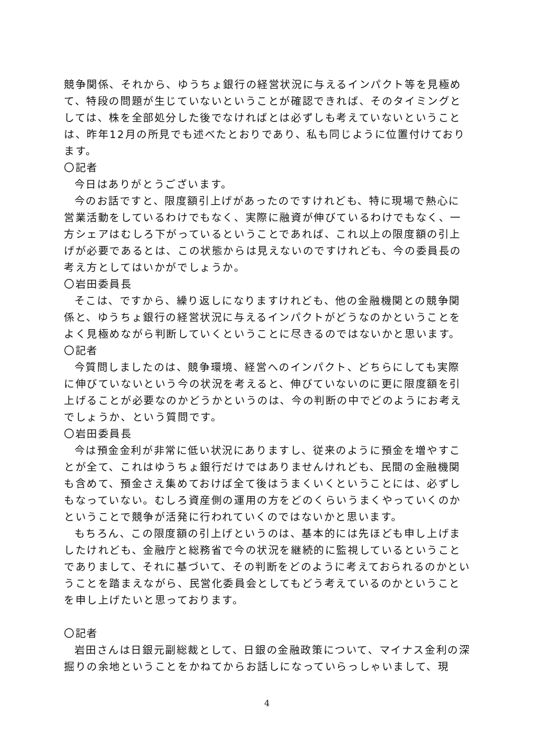競争関係、それから、ゆうちょ銀行の経営状況に与えるインパクト等を見極めて、特段の問題が生じていないということが確認できれば、そのタイミングとしては、株を全部処分した後でなければとは必ずしも考えていないということは、昨年12月の所見でも述べたとおりであり、私も同じように位置付けております。
〇記者
今日はありがとうございます。
今のお話ですと、限度額引上げがあったのですけれども、特に現場で熱心に営業活動をしているわけでもなく、実際に融資が伸びているわけでもなく、一方シェアはむしろ下がっているということであれば、これ以上の限度額の引上げが必要であるとは、この状態からは見えないのですけれども、今の委員長の考え方としてはいかがでしょうか。
〇岩田委員長
そこは、ですから、繰り返しになりますけれども、他の金融機関との競争関係と、ゆうちょ銀行の経営状況に与えるインパクトがどうなのかということをよく見極めながら判断していくということに尽きるのではないかと思います。
〇記者
今質問しましたのは、競争環境、経営へのインパクト、どちらにしても実際に伸びていないという今の状況を考えると、伸びていないのに更に限度額を引上げることが必要なのかどうかというのは、今の判断の中でどのようにお考えでしょうか、という質問です。
〇岩田委員長
今は預金金利が非常に低い状況にありますし、従来のように預金を増やすことが全て、これはゆうちょ銀行だけではありませんけれども、民間の金融機関も含めて、預金さえ集めておけば全て後はうまくいくということには、必ずしもなっていない。むしろ資産側の運用の方をどのくらいうまくやっていくのかということで競争が活発に行われていくのではないかと思います。
もちろん、この限度額の引上げというのは、基本的には先ほども申し上げましたけれども、金融庁と総務省で今の状況を継続的に監視しているということでありまして、それに基づいて、その判断をどのように考えておられるのかということを踏まえながら、民営化委員会としてもどう考えているのかということを申し上げたいと思っております。
〇記者
岩田さんは日銀元副総裁として、日銀の金融政策について、マイナス金利の深掘りの余地ということをかねてからお話しになっていらっしゃいまして、現
4